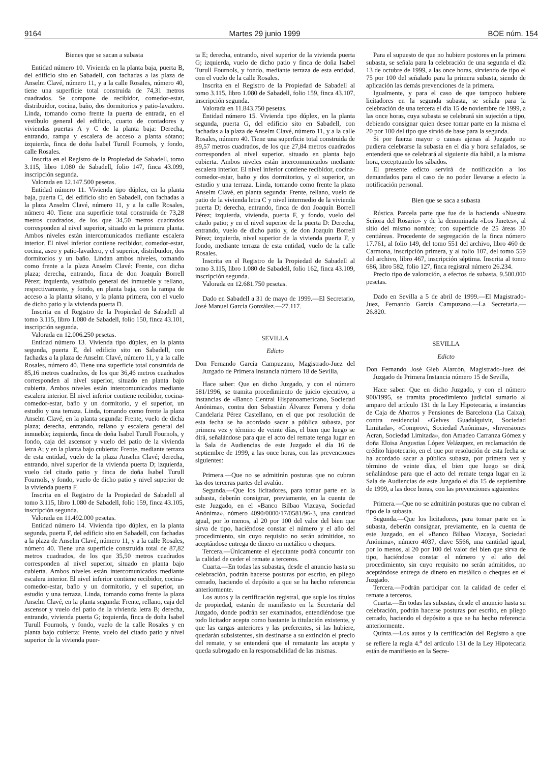9164 Martes 29 junio 1999 BOE núm. 154
Bienes que se sacan a subasta
Entidad número 10. Vivienda en la planta baja, puerta B, del edificio sito en Sabadell, con fachadas a las plaza de Anselm Clavé, número 11, y a la calle Rosales, número 40, tiene una superficie total construida de 74,31 metros cuadrados. Se compone de recibidor, comedor-estar, distribuidor, cocina, baño, dos dormitorios y patio-lavadero. Linda, tomando como frente la puerta de entrada, en el vestíbulo general del edificio, cuarto de contadores y viviendas puertas A y C de la planta baja: Derecha, entrando, rampa y escalera de acceso a planta sótano; izquierda, finca de doña Isabel Turull Fournols, y fondo, calle Rosales.
Inscrita en el Registro de la Propiedad de Sabadell, tomo 3.115, libro 1.080 de Sabadell, folio 147, finca 43.099, inscripción segunda.
Valorada en 12.147.500 pesetas.
Entidad número 11. Vivienda tipo dúplex, en la planta baja, puerta C, del edificio sito en Sabadell, con fachadas a la plaza Anselm Clavé, número 11, y a la calle Rosales, número 40. Tiene una superficie total construida de 73,28 metros cuadrados, de los que 34,50 metros cuadrados corresponden al nivel superior, situado en la primera planta. Ambos niveles están intercomunicados mediante escalera interior. El nivel inferior contiene recibidor, comedor-estar, cocina, aseo y patio-lavadero, y el superior, distribuidor, dos dormitorios y un baño. Lindan ambos niveles, tomando como frente a la plaza Anselm Clavé: Frente, con dicha plaza; derecha, entrando, finca de don Joaquín Borrell Pérez; izquierda, vestíbulo general del inmueble y rellano, respectivamente, y fondo, en planta baja, con la rampa de acceso a la planta sótano, y la planta primera, con el vuelo de dicho patio y la vivienda puerta D.
Inscrita en el Registro de la Propiedad de Sabadell al tomo 3.115, libro 1.080 de Sabadell, folio 150, finca 43.101, inscripción segunda.
Valorada en 12.006.250 pesetas.
Entidad número 13. Vivienda tipo dúplex, en la planta segunda, puerta E, del edificio sito en Sabadell, con fachadas a la plaza de Anselm Clavé, número 11, y a la calle Rosales, número 40. Tiene una superficie total construida de 85,16 metros cuadrados, de los que 36,46 metros cuadrados corresponden al nivel superior, situado en planta bajo cubierta. Ambos niveles están intercomunicados mediante escalera interior. El nivel inferior contiene recibidor, cocina-comedor-estar, baño y un dormitorio, y el superior, un estudio y una terraza. Linda, tomando como frente la plaza Anselm Clavé, en la planta segunda: Frente, vuelo de dicha plaza; derecha, entrando, rellano y escalera general del inmueble; izquierda, finca de doña Isabel Turull Fournols, y fondo, caja del ascensor y vuelo del patio de la vivienda letra A; y en la planta bajo cubierta: Frente, mediante terraza de esta entidad, vuelo de la plaza Anselm Clavé; derecha, entrando, nivel superior de la vivienda puerta D; izquierda, vuelo del citado patio y finca de doña Isabel Turull Fournols, y fondo, vuelo de dicho patio y nivel superior de la vivienda puerta F.
Inscrita en el Registro de la Propiedad de Sabadell al tomo 3.115, libro 1.080 de Sabadell, folio 159, finca 43.105, inscripción segunda.
Valorada en 11.492.000 pesetas.
Entidad número 14. Vivienda tipo dúplex, en la planta segunda, puerta F, del edificio sito en Sabadell, con fachadas a la plaza de Anselm Clavé, número 11, y a la calle Rosales, número 40. Tiene una superficie construida total de 87,82 metros cuadrados, de los que 35,50 metros cuadrados corresponden al nivel superior, situado en planta bajo cubierta. Ambos niveles están intercomunicados mediante escalera interior. El nivel inferior contiene recibidor, cocina-comedor-estar, baño y un dormitorio, y el superior, un estudio y una terraza. Linda, tomando como frente la plaza Anselm Clavé, en la planta segunda: Frente, rellano, caja del ascensor y vuelo del patio de la vivienda letra B; derecha, entrando, vivienda puerta G; izquierda, finca de doña Isabel Turull Fournols, y fondo, vuelo de la calle Rosales y en planta bajo cubierta: Frente, vuelo del citado patio y nivel superior de la vivienda puer-
ta E; derecha, entrando, nivel superior de la vivienda puerta G; izquierda, vuelo de dicho patio y finca de doña Isabel Turull Fournols, y fondo, mediante terraza de esta entidad, con el vuelo de la calle Rosales.
Inscrita en el Registro de la Propiedad de Sabadell al tomo 3.115, libro 1.080 de Sabadell, folio 159, finca 43.107, inscripción segunda.
Valorada en 11.843.750 pesetas.
Entidad número 15. Vivienda tipo dúplex, en la planta segunda, puerta G, del edificio sito en Sabadell, con fachadas a la plaza de Anselm Clavé, número 11, y a la calle Rosales, número 40. Tiene una superficie total construida de 89,57 metros cuadrados, de los que 27,84 metros cuadrados corresponden al nivel superior, situado en planta bajo cubierta. Ambos niveles están intercomunicados mediante escalera interior. El nivel inferior contiene recibidor, cocina-comedor-estar, baño y dos dormitorios, y el superior, un estudio y una terraza. Linda, tomando como frente la plaza Anselm Clavé, en planta segunda: Frente, rellano, vuelo de patio de la vivienda letra C y nivel intermedio de la vivienda puerta D; derecha, entrando, finca de don Joaquín Borrell Pérez; izquierda, vivienda, puerta F, y fondo, vuelo del citado patio; y en el nivel superior de la puerta D: Derecha, entrando, vuelo de dicho patio y, de don Joaquín Borrell Pérez; izquierda, nivel superior de la vivienda puerta F, y fondo, mediante terraza de esta entidad, vuelo de la calle Rosales.
Inscrita en el Registro de la Propiedad de Sabadell al tomo 3.115, libro 1.080 de Sabadell, folio 162, finca 43.109, inscripción segunda.
Valorada en 12.681.750 pesetas.
Dado en Sabadell a 31 de mayo de 1999.—El Secretario, José Manuel García González.—27.117.
SEVILLA
Edicto
Don Fernando García Campuzano, Magistrado-Juez del Juzgado de Primera Instancia número 18 de Sevilla,
Hace saber: Que en dicho Juzgado, y con el número 581/1996, se tramita procedimiento de juicio ejecutivo, a instancias de «Banco Central Hispanoamericano, Sociedad Anónima», contra don Sebastián Álvarez Ferrera y doña Candelaria Pérez Castellano, en el que por resolución de esta fecha se ha acordado sacar a pública subasta, por primera vez y término de veinte días, el bien que luego se dirá, señalándose para que el acto del remate tenga lugar en la Sala de Audiencias de este Juzgado el día 16 de septiembre de 1999, a las once horas, con las prevenciones siguientes:
Primera.—Que no se admitirán posturas que no cubran las dos terceras partes del avalúo.
Segunda.—Que los licitadores, para tomar parte en la subasta, deberán consignar, previamente, en la cuenta de este Juzgado, en el «Banco Bilbao Vizcaya, Sociedad Anónima», número 4090/0000/17/0581/96-3, una cantidad igual, por lo menos, al 20 por 100 del valor del bien que sirva de tipo, haciéndose constar el número y el año del procedimiento, sin cuyo requisito no serán admitidos, no aceptándose entrega de dinero en metálico o cheques.
Tercera.—Únicamente el ejecutante podrá concurrir con la calidad de ceder el remate a terceros.
Cuarta.—En todas las subastas, desde el anuncio hasta su celebración, podrán hacerse posturas por escrito, en pliego cerrado, haciendo el depósito a que se ha hecho referencia anteriormente.
Los autos y la certificación registral, que suple los títulos de propiedad, estarán de manifiesto en la Secretaría del Juzgado, donde podrán ser examinados, entendiéndose que todo licitador acepta como bastante la titulación existente, y que las cargas anteriores y las preferentes, si las hubiere, quedarán subsistentes, sin destinarse a su extinción el precio del remate, y se entenderá que el rematante las acepta y queda subrogado en la responsabilidad de las mismas.
Para el supuesto de que no hubiere postores en la primera subasta, se señala para la celebración de una segunda el día 13 de octubre de 1999, a las once horas, sirviendo de tipo el 75 por 100 del señalado para la primera subasta, siendo de aplicación las demás prevenciones de la primera.
Igualmente, y para el caso de que tampoco hubiere licitadores en la segunda subasta, se señala para la celebración de una tercera el día 15 de noviembre de 1999, a las once horas, cuya subasta se celebrará sin sujeción a tipo, debiendo consignar quien desee tomar parte en la misma el 20 por 100 del tipo que sirvió de base para la segunda.
Si por fuerza mayor o causas ajenas al Juzgado no pudiera celebrarse la subasta en el día y hora señalados, se entenderá que se celebrará al siguiente día hábil, a la misma hora, exceptuando los sábados.
El presente edicto servirá de notificación a los demandados para el caso de no poder llevarse a efecto la notificación personal.
Bien que se saca a subasta
Rústica. Parcela parte que fue de la hacienda «Nuestra Señora del Rosario» y de la denominada «Los Jinetes», al sitio del mismo nombre; con superficie de 25 áreas 30 centiáreas. Procedente de segregación de la finca número 17.761, al folio 149, del tomo 551 del archivo, libro 460 de Carmona, inscripción primera, y al folio 107, del tomo 559 del archivo, libro 467, inscripción séptima. Inscrita al tomo 686, libro 582, folio 127, finca registral número 26.234.
Precio tipo de valoración, a efectos de subasta, 9.500.000 pesetas.
Dado en Sevilla a 5 de abril de 1999.—El Magistrado-Juez, Fernando García Campuzano.—La Secretaria.—26.820.
SEVILLA
Edicto
Don Fernando José Gieb Alarcón, Magistrado-Juez del Juzgado de Primera Instancia número 15 de Sevilla,
Hace saber: Que en dicho Juzgado, y con el número 900/1995, se tramita procedimiento judicial sumario al amparo del artículo 131 de la Ley Hipotecaria, a instancias de Caja de Ahorros y Pensiones de Barcelona (La Caixa), contra residencial «Gelves Guadalquivir, Sociedad Limitada», «Comprovi, Sociedad Anónima», «Inversiones Acran, Sociedad Limitada», don Amadeo Carranza Gómez y doña Eloisa Angustias López Velázquez, en reclamación de crédito hipotecario, en el que por resolución de esta fecha se ha acordado sacar a pública subasta, por primera vez y término de veinte días, el bien que luego se dirá, señalándose para que el acto del remate tenga lugar en la Sala de Audiencias de este Juzgado el día 15 de septiembre de 1999, a las doce horas, con las prevenciones siguientes:
Primera.—Que no se admitirán posturas que no cubran el tipo de la subasta.
Segunda.—Que los licitadores, para tomar parte en la subasta, deberán consignar, previamente, en la cuenta de este Juzgado, en el «Banco Bilbao Vizcaya, Sociedad Anónima», número 4037, clave 5566, una cantidad igual, por lo menos, al 20 por 100 del valor del bien que sirva de tipo, haciéndose constar el número y el año del procedimiento, sin cuyo requisito no serán admitidos, no aceptándose entrega de dinero en metálico o cheques en el Juzgado.
Tercera.—Podrán participar con la calidad de ceder el remate a terceros.
Cuarta.—En todas las subastas, desde el anuncio hasta su celebración, podrán hacerse posturas por escrito, en pliego cerrado, haciendo el depósito a que se ha hecho referencia anteriormente.
Quinta.—Los autos y la certificación del Registro a que se refiere la regla 4.<sup>a</sup> del artículo 131 de la Ley Hipotecaria están de manifiesto en la Secre-